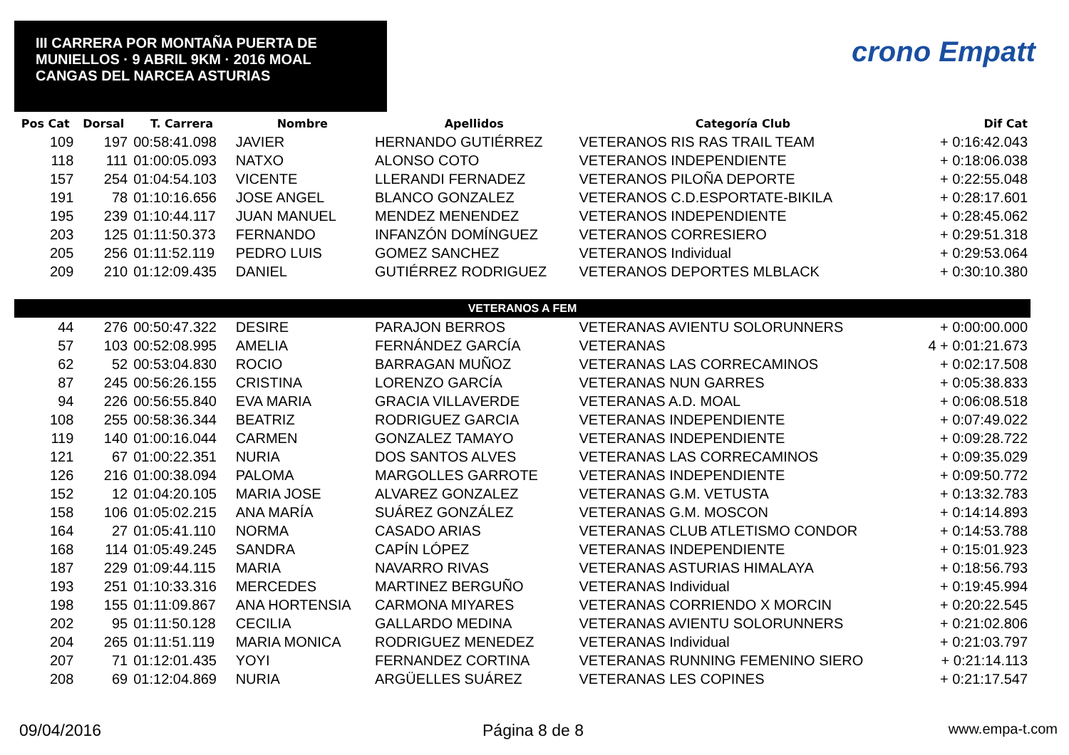III CARRERA POR MONTAÑA PUERTA DE MUNIELLOS · 9 ABRIL 9KM · 2016 MOAL CANGAS DEL NARCEA ASTURIAS
crono Empatt
| Pos Cat | Dorsal | T. Carrera | Nombre | Apellidos | Categoría Club | Dif Cat |
| --- | --- | --- | --- | --- | --- | --- |
| 109 | 197 | 00:58:41.098 | JAVIER | HERNANDO GUTIÉRREZ | VETERANOS RIS RAS TRAIL TEAM | + 0:16:42.043 |
| 118 | 111 | 01:00:05.093 | NATXO | ALONSO COTO | VETERANOS INDEPENDIENTE | + 0:18:06.038 |
| 157 | 254 | 01:04:54.103 | VICENTE | LLERANDI FERNADEZ | VETERANOS PILOÑA DEPORTE | + 0:22:55.048 |
| 191 | 78 | 01:10:16.656 | JOSE ANGEL | BLANCO GONZALEZ | VETERANOS C.D.ESPORTATE-BIKILA | + 0:28:17.601 |
| 195 | 239 | 01:10:44.117 | JUAN MANUEL | MENDEZ MENENDEZ | VETERANOS INDEPENDIENTE | + 0:28:45.062 |
| 203 | 125 | 01:11:50.373 | FERNANDO | INFANZÓN DOMÍNGUEZ | VETERANOS CORRESIERO | + 0:29:51.318 |
| 205 | 256 | 01:11:52.119 | PEDRO LUIS | GOMEZ SANCHEZ | VETERANOS Individual | + 0:29:53.064 |
| 209 | 210 | 01:12:09.435 | DANIEL | GUTIÉRREZ RODRIGUEZ | VETERANOS DEPORTES MLBLACK | + 0:30:10.380 |
| VETERANOS A FEM | | | | | | |
| 44 | 276 | 00:50:47.322 | DESIRE | PARAJON BERROS | VETERANAS AVIENTU SOLORUNNERS | + 0:00:00.000 |
| 57 | 103 | 00:52:08.995 | AMELIA | FERNÁNDEZ GARCÍA | VETERANAS | 4 + 0:01:21.673 |
| 62 | 52 | 00:53:04.830 | ROCIO | BARRAGAN MUÑOZ | VETERANAS LAS CORRECAMINOS | + 0:02:17.508 |
| 87 | 245 | 00:56:26.155 | CRISTINA | LORENZO GARCÍA | VETERANAS NUN GARRES | + 0:05:38.833 |
| 94 | 226 | 00:56:55.840 | EVA MARIA | GRACIA VILLAVERDE | VETERANAS A.D. MOAL | + 0:06:08.518 |
| 108 | 255 | 00:58:36.344 | BEATRIZ | RODRIGUEZ GARCIA | VETERANAS INDEPENDIENTE | + 0:07:49.022 |
| 119 | 140 | 01:00:16.044 | CARMEN | GONZALEZ TAMAYO | VETERANAS INDEPENDIENTE | + 0:09:28.722 |
| 121 | 67 | 01:00:22.351 | NURIA | DOS SANTOS ALVES | VETERANAS LAS CORRECAMINOS | + 0:09:35.029 |
| 126 | 216 | 01:00:38.094 | PALOMA | MARGOLLES GARROTE | VETERANAS INDEPENDIENTE | + 0:09:50.772 |
| 152 | 12 | 01:04:20.105 | MARIA JOSE | ALVAREZ GONZALEZ | VETERANAS G.M. VETUSTA | + 0:13:32.783 |
| 158 | 106 | 01:05:02.215 | ANA MARÍA | SUÁREZ GONZÁLEZ | VETERANAS G.M. MOSCON | + 0:14:14.893 |
| 164 | 27 | 01:05:41.110 | NORMA | CASADO ARIAS | VETERANAS CLUB ATLETISMO CONDOR | + 0:14:53.788 |
| 168 | 114 | 01:05:49.245 | SANDRA | CAPÍN LÓPEZ | VETERANAS INDEPENDIENTE | + 0:15:01.923 |
| 187 | 229 | 01:09:44.115 | MARIA | NAVARRO RIVAS | VETERANAS ASTURIAS HIMALAYA | + 0:18:56.793 |
| 193 | 251 | 01:10:33.316 | MERCEDES | MARTINEZ BERGUÑO | VETERANAS Individual | + 0:19:45.994 |
| 198 | 155 | 01:11:09.867 | ANA HORTENSIA | CARMONA MIYARES | VETERANAS CORRIENDO X MORCIN | + 0:20:22.545 |
| 202 | 95 | 01:11:50.128 | CECILIA | GALLARDO MEDINA | VETERANAS AVIENTU SOLORUNNERS | + 0:21:02.806 |
| 204 | 265 | 01:11:51.119 | MARIA MONICA | RODRIGUEZ MENEDEZ | VETERANAS Individual | + 0:21:03.797 |
| 207 | 71 | 01:12:01.435 | YOYI | FERNANDEZ CORTINA | VETERANAS RUNNING FEMENINO SIERO | + 0:21:14.113 |
| 208 | 69 | 01:12:04.869 | NURIA | ARGÜELLES SUÁREZ | VETERANAS LES COPINES | + 0:21:17.547 |
09/04/2016 Página 8 de 8 www.empa-t.com